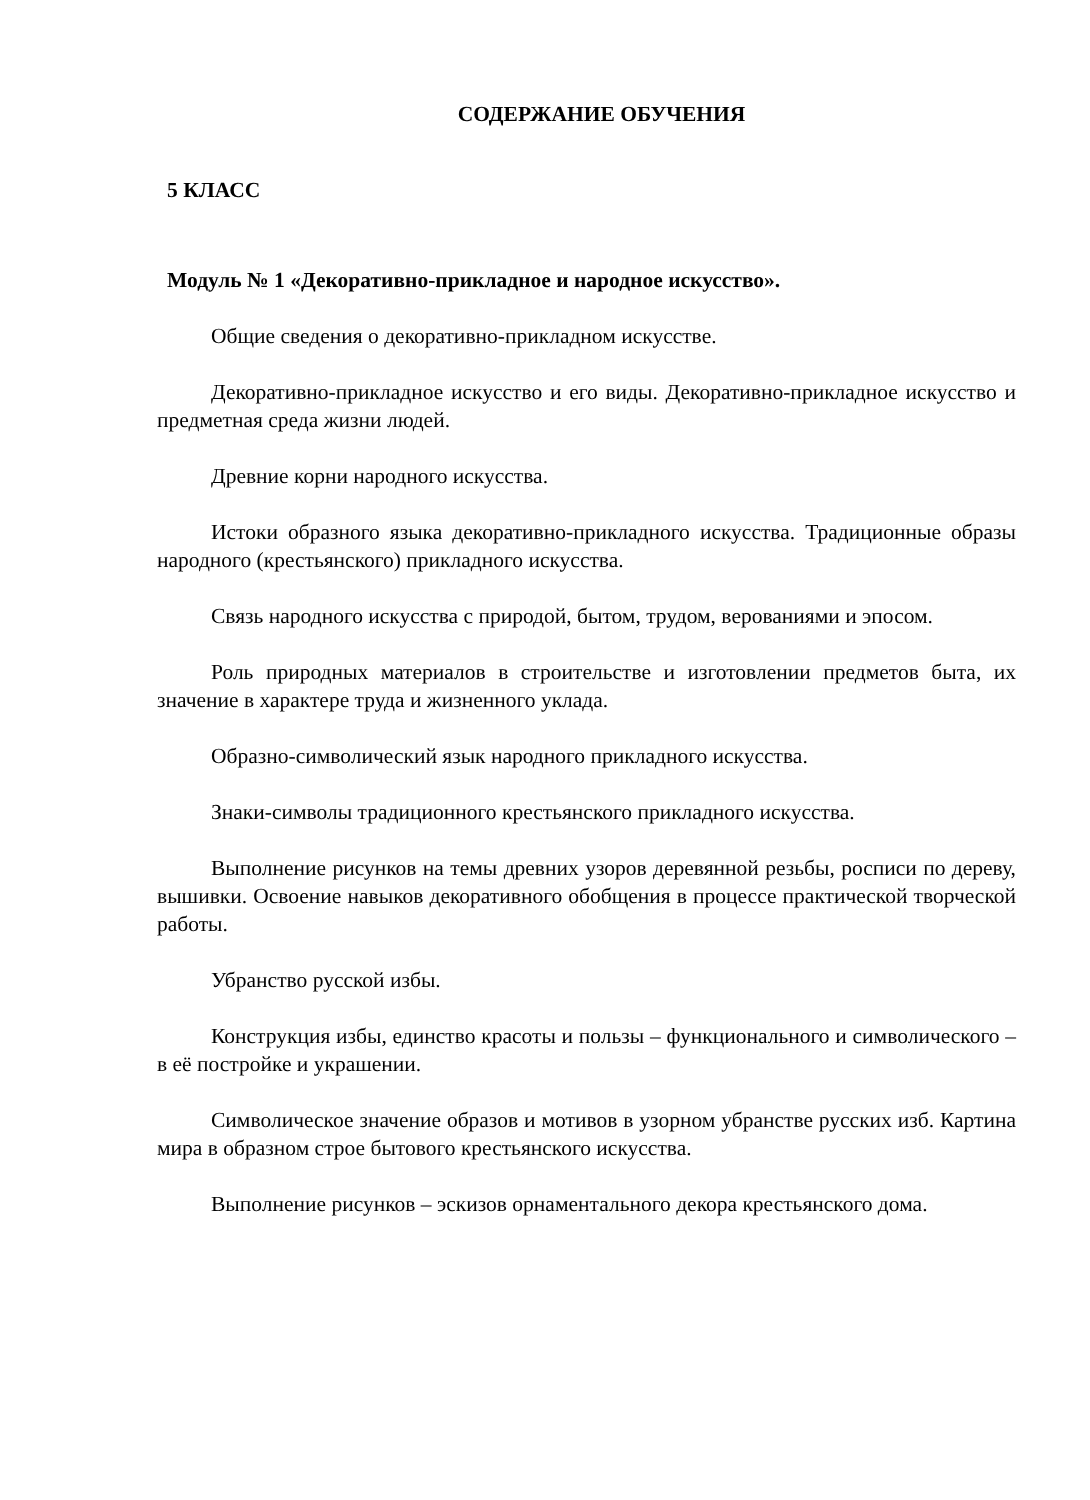СОДЕРЖАНИЕ ОБУЧЕНИЯ
5 КЛАСС
Модуль № 1 «Декоративно-прикладное и народное искусство».
Общие сведения о декоративно-прикладном искусстве.
Декоративно-прикладное искусство и его виды. Декоративно-прикладное искусство и предметная среда жизни людей.
Древние корни народного искусства.
Истоки образного языка декоративно-прикладного искусства. Традиционные образы народного (крестьянского) прикладного искусства.
Связь народного искусства с природой, бытом, трудом, верованиями и эпосом.
Роль природных материалов в строительстве и изготовлении предметов быта, их значение в характере труда и жизненного уклада.
Образно-символический язык народного прикладного искусства.
Знаки-символы традиционного крестьянского прикладного искусства.
Выполнение рисунков на темы древних узоров деревянной резьбы, росписи по дереву, вышивки. Освоение навыков декоративного обобщения в процессе практической творческой работы.
Убранство русской избы.
Конструкция избы, единство красоты и пользы – функционального и символического – в её постройке и украшении.
Символическое значение образов и мотивов в узорном убранстве русских изб. Картина мира в образном строе бытового крестьянского искусства.
Выполнение рисунков – эскизов орнаментального декора крестьянского дома.